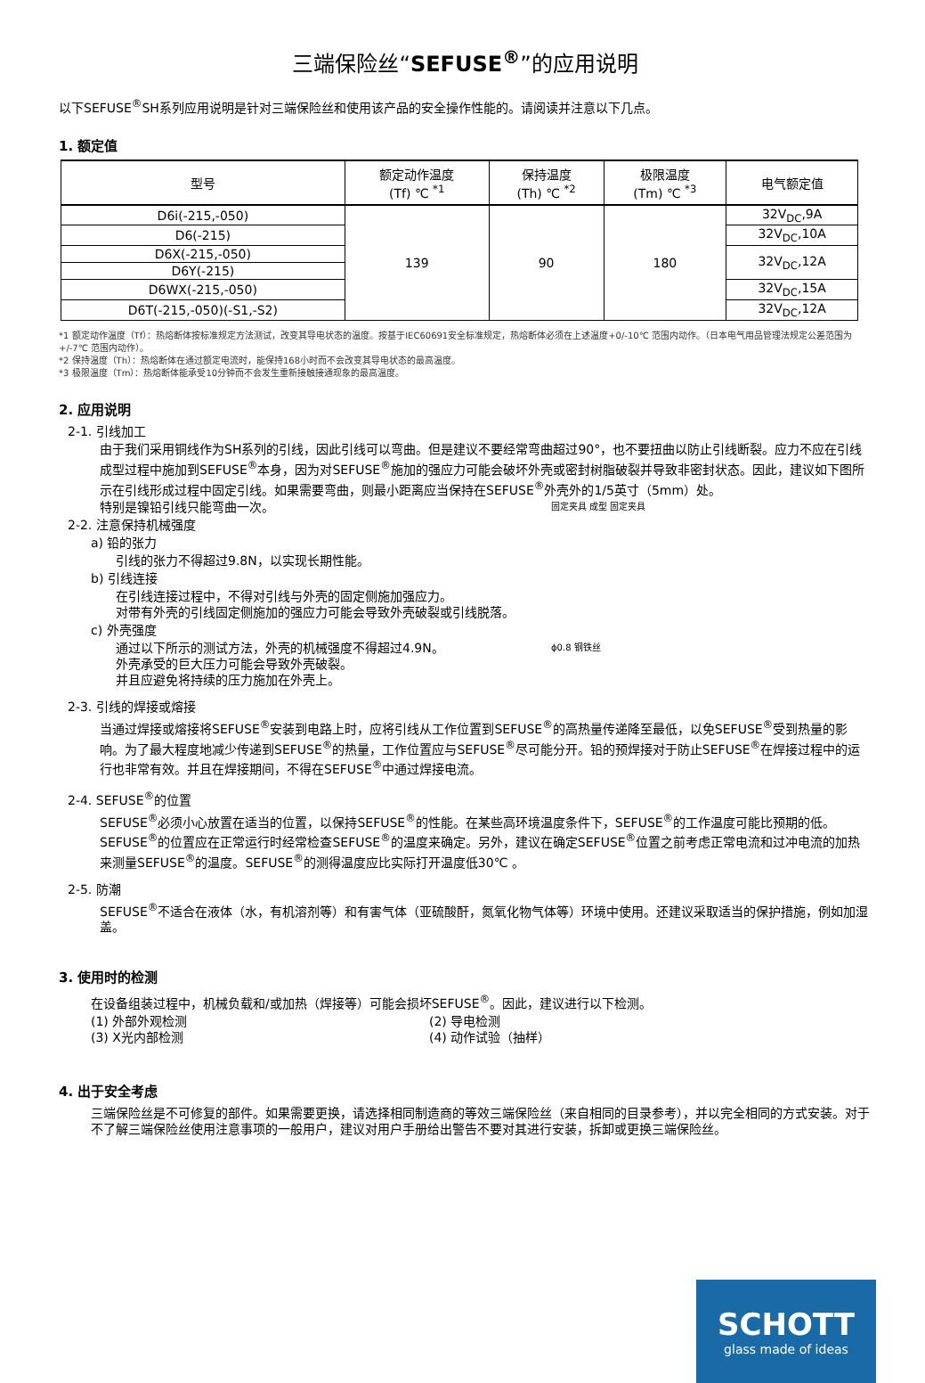三端保险丝“SEFUSE<sup>®</sup>”的应用说明
以下SEFUSE<sup>®</sup>SH系列应用说明是针对三端保险丝和使用该产品的安全操作性能的。请阅读并注意以下几点。
1. 额定值
| 型号 | 额定动作温度 (Tf) ℃ <sup>*1</sup> | 保持温度 (Th) ℃ <sup>*2</sup> | 极限温度 (Tm) ℃ <sup>*3</sup> | 电气额定值 |
| --- | --- | --- | --- | --- |
| D6i(-215,-050) | 139 | 90 | 180 | 32V<sub>DC</sub>,9A |
| D6(-215) | | | | 32V<sub>DC</sub>,10A |
| D6X(-215,-050) | | | | 32V<sub>DC</sub>,12A |
| D6Y(-215) | | | | |
| D6WX(-215,-050) | | | | 32V<sub>DC</sub>,15A |
| D6T(-215,-050)(-S1,-S2) | | | | 32V<sub>DC</sub>,12A |
*1 额定动作温度（Tf）：热熔断体按标准规定方法测试，改变其导电状态的温度。按基于IEC60691安全标准规定，热熔断体必须在上述温度+0/-10℃ 范围内动作。（日本电气用品管理法规定公差范围为+/-7℃ 范围内动作）。
*2 保持温度（Th）：热熔断体在通过额定电流时，能保持168小时而不会改变其导电状态的最高温度。
*3 极限温度（Tm）：热熔断体能承受10分钟而不会发生重新接触接通现象的最高温度。
2. 应用说明
2-1. 引线加工
由于我们采用铜线作为SH系列的引线，因此引线可以弯曲。但是建议不要经常弯曲超过90°，也不要扭曲以防止引线断裂。应力不应在引线成型过程中施加到SEFUSE<sup>®</sup>本身，因为对SEFUSE<sup>®</sup>施加的强应力可能会破坏外壳或密封树脂破裂并导致非密封状态。因此，建议如下图所示在引线形成过程中固定引线。如果需要弯曲，则最小距离应当保持在SEFUSE<sup>®</sup>外壳外的1/5英寸（5mm）处。
固定夹具 成型 固定夹具
特别是镍铅引线只能弯曲一次。
2-2. 注意保持机械强度
a) 铅的张力
引线的张力不得超过9.8N，以实现长期性能。
b) 引线连接
在引线连接过程中，不得对引线与外壳的固定侧施加强应力。
对带有外壳的引线固定侧施加的强应力可能会导致外壳破裂或引线脱落。
c) 外壳强度
ϕ0.8 钢铁丝
通过以下所示的测试方法，外壳的机械强度不得超过4.9N。
外壳承受的巨大压力可能会导致外壳破裂。
并且应避免将持续的压力施加在外壳上。
2-3. 引线的焊接或熔接
当通过焊接或熔接将SEFUSE<sup>®</sup>安装到电路上时，应将引线从工作位置到SEFUSE<sup>®</sup>的高热量传递降至最低，以免SEFUSE<sup>®</sup>受到热量的影响。为了最大程度地减少传递到SEFUSE<sup>®</sup>的热量，工作位置应与SEFUSE<sup>®</sup>尽可能分开。铅的预焊接对于防止SEFUSE<sup>®</sup>在焊接过程中的运行也非常有效。并且在焊接期间，不得在SEFUSE<sup>®</sup>中通过焊接电流。
2-4. SEFUSE<sup>®</sup>的位置
SEFUSE<sup>®</sup>必须小心放置在适当的位置，以保持SEFUSE<sup>®</sup>的性能。在某些高环境温度条件下，SEFUSE<sup>®</sup>的工作温度可能比预期的低。SEFUSE<sup>®</sup>的位置应在正常运行时经常检查SEFUSE<sup>®</sup>的温度来确定。另外，建议在确定SEFUSE<sup>®</sup>位置之前考虑正常电流和过冲电流的加热来测量SEFUSE<sup>®</sup>的温度。SEFUSE<sup>®</sup>的测得温度应比实际打开温度低30℃ 。
2-5. 防潮
SEFUSE<sup>®</sup>不适合在液体（水，有机溶剂等）和有害气体（亚硫酸酐，氮氧化物气体等）环境中使用。还建议采取适当的保护措施，例如加湿盖。
3. 使用时的检测
在设备组装过程中，机械负载和/或加热（焊接等）可能会损坏SEFUSE<sup>®</sup>。因此，建议进行以下检测。
(1) 外部外观检测 (2) 导电检测 (3) X光内部检测 (4) 动作试验（抽样）
4. 出于安全考虑
三端保险丝是不可修复的部件。如果需要更换，请选择相同制造商的等效三端保险丝（来自相同的目录参考），并以完全相同的方式安装。对于不了解三端保险丝使用注意事项的一般用户，建议对用户手册给出警告不要对其进行安装，拆卸或更换三端保险丝。
SCHOTT
glass made of ideas